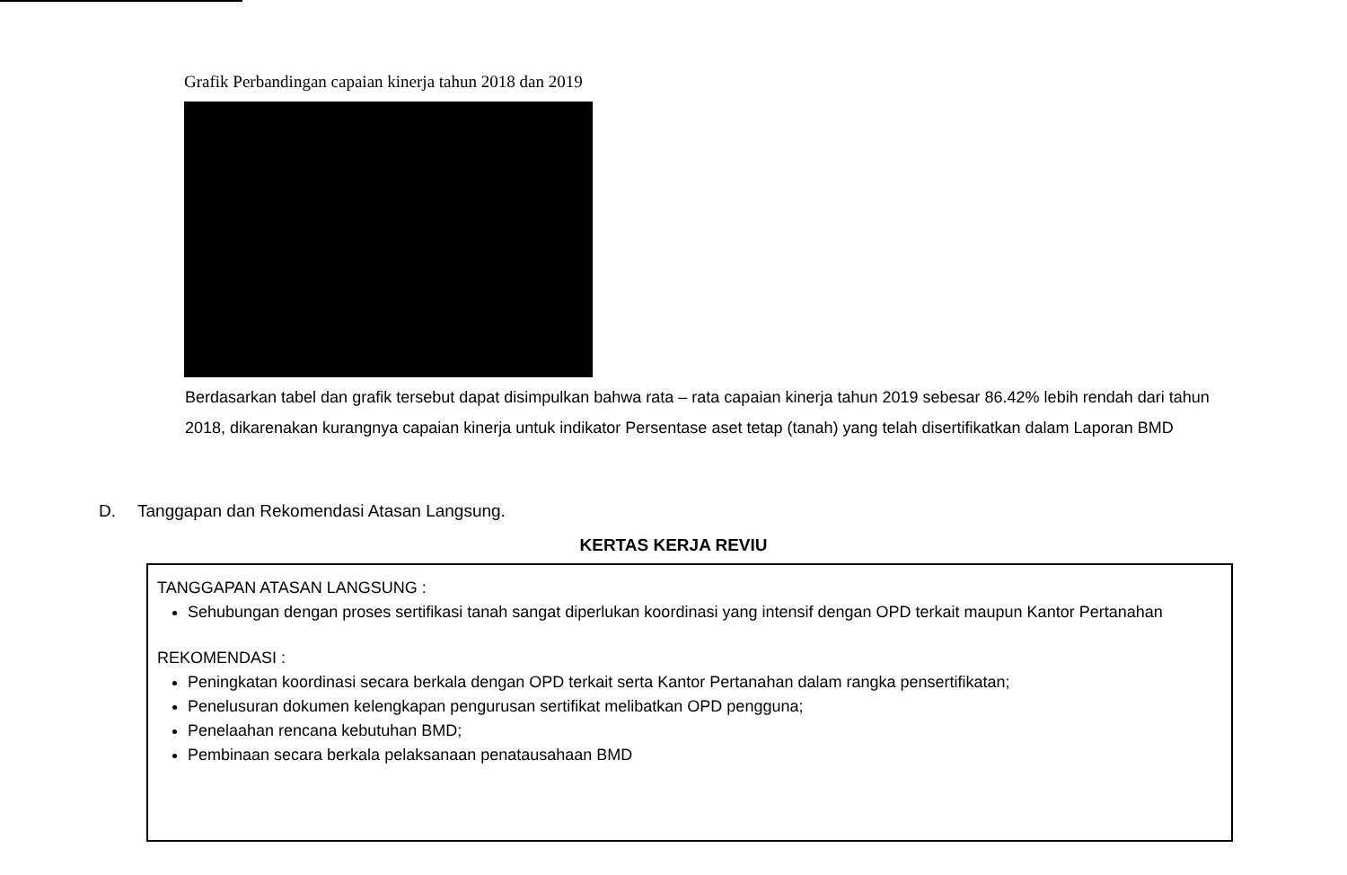Grafik Perbandingan capaian kinerja tahun 2018 dan 2019
Berdasarkan tabel dan grafik tersebut dapat disimpulkan bahwa rata – rata capaian kinerja tahun 2019 sebesar 86.42% lebih rendah dari tahun 2018, dikarenakan kurangnya capaian kinerja untuk indikator Persentase aset tetap (tanah) yang telah disertifikatkan dalam Laporan BMD
D. Tanggapan dan Rekomendasi Atasan Langsung.
KERTAS KERJA REVIU
TANGGAPAN ATASAN LANGSUNG :
Sehubungan dengan proses sertifikasi tanah sangat diperlukan koordinasi yang intensif dengan OPD terkait maupun Kantor Pertanahan
REKOMENDASI :
Peningkatan koordinasi secara berkala dengan OPD terkait serta Kantor Pertanahan dalam rangka pensertifikatan;
Penelusuran dokumen kelengkapan pengurusan sertifikat melibatkan OPD pengguna;
Penelaahan rencana kebutuhan BMD;
Pembinaan secara berkala pelaksanaan penatausahaan BMD